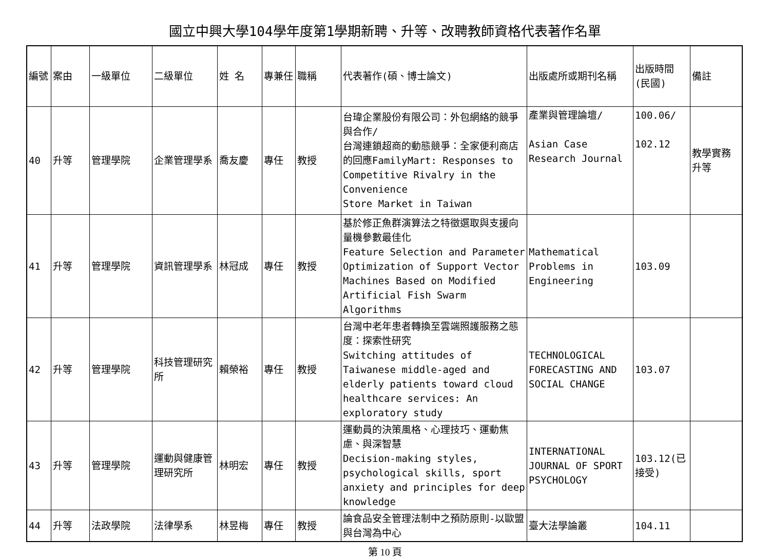國立中興大學104學年度第1學期新聘、升等、改聘教師資格代表著作名單
| 編號 | 案由 | 一級單位 | 二級單位 | 姓 名 | 專兼任 | 職稱 | 代表著作(碩、博士論文) | 出版處所或期刊名稱 | 出版時間(民國) | 備註 |
| --- | --- | --- | --- | --- | --- | --- | --- | --- | --- | --- |
| 40 | 升等 | 管理學院 | 企業管理學系 | 喬友慶 | 專任 | 教授 | 台瑋企業股份有限公司：外包網絡的競爭與合作/ 台灣連鎖超商的動態競爭：全家便利商店的回應FamilyMart: Responses to Competitive Rivalry in the Convenience Store Market in Taiwan | 產業與管理論壇/ Asian Case Research Journal | 100.06/ 102.12 | 教學實務升等 |
| 41 | 升等 | 管理學院 | 資訊管理學系 | 林冠成 | 專任 | 教授 | 基於修正魚群演算法之特徵選取與支援向量機參數最佳化 Feature Selection and Parameter Optimization of Support Vector Machines Based on Modified Artificial Fish Swarm Algorithms | Mathematical Problems in Engineering | 103.09 | |
| 42 | 升等 | 管理學院 | 科技管理研究所 | 賴榮裕 | 專任 | 教授 | 台灣中老年患者轉換至雲端照護服務之態度：探索性研究 Switching attitudes of Taiwanese middle-aged and elderly patients toward cloud healthcare services: An exploratory study | TECHNOLOGICAL FORECASTING AND SOCIAL CHANGE | 103.07 | |
| 43 | 升等 | 管理學院 | 運動與健康管理研究所 | 林明宏 | 專任 | 教授 | 運動員的決策風格、心理技巧、運動焦慮、與深智慧 Decision-making styles, psychological skills, sport anxiety and principles for deep knowledge | INTERNATIONAL JOURNAL OF SPORT PSYCHOLOGY | 103.12(已接受) | |
| 44 | 升等 | 法政學院 | 法律學系 | 林昱梅 | 專任 | 教授 | 論食品安全管理法制中之預防原則-以歐盟與台灣為中心 | 臺大法學論叢 | 104.11 | |
第 10 頁